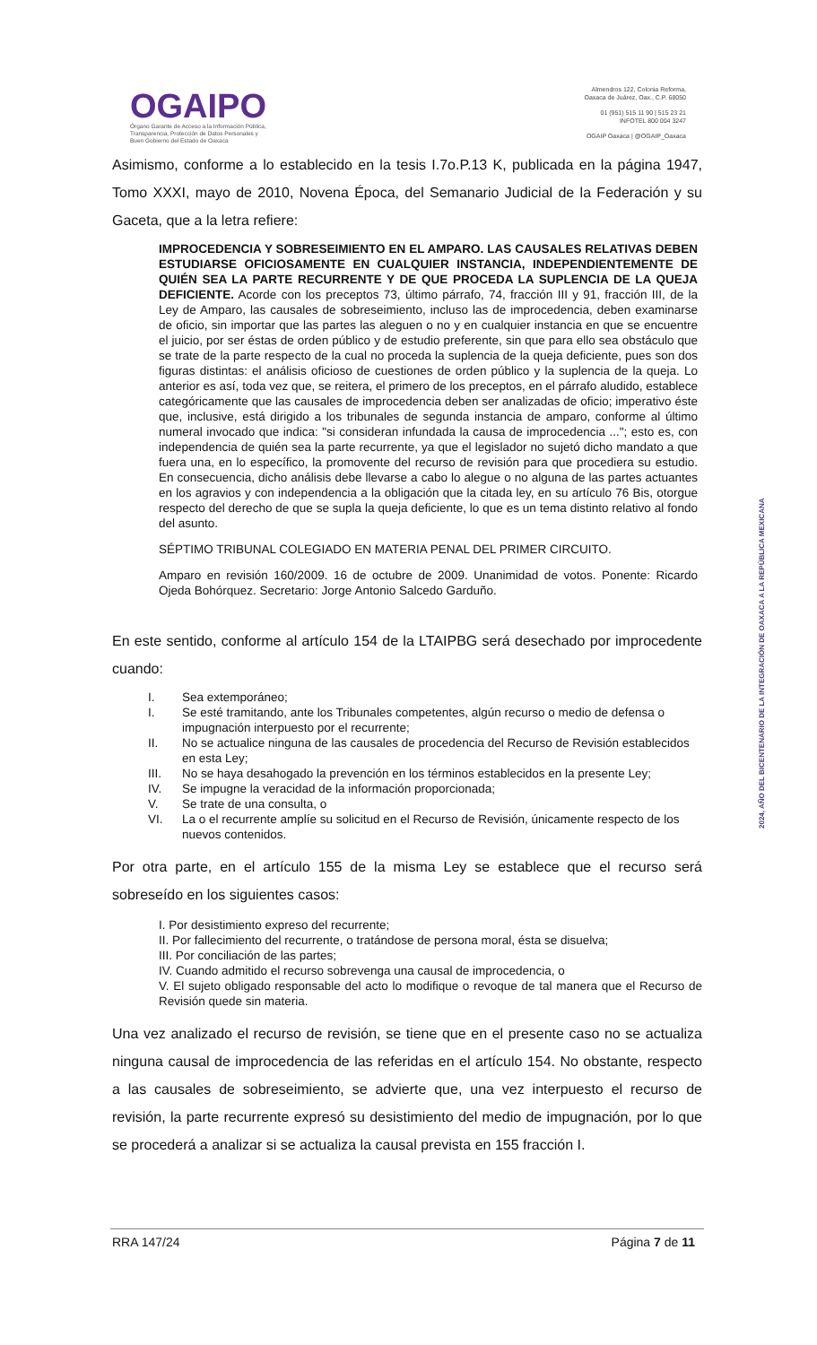OGAIPO
Órgano Garante de Acceso a la Información Pública,
Transparencia, Protección de Datos Personales y
Buen Gobierno del Estado de Oaxaca
Almendros 122, Colonia Reforma,
Oaxaca de Juárez, Oax., C.P. 68050
01 (951) 515 11 90 | 515 23 21
INFOTEL 800 004 3247
OGAIP Oaxaca | @OGAIP_Oaxaca
Asimismo, conforme a lo establecido en la tesis I.7o.P.13 K, publicada en la página 1947, Tomo XXXI, mayo de 2010, Novena Época, del Semanario Judicial de la Federación y su Gaceta, que a la letra refiere:
IMPROCEDENCIA Y SOBRESEIMIENTO EN EL AMPARO. LAS CAUSALES RELATIVAS DEBEN ESTUDIARSE OFICIOSAMENTE EN CUALQUIER INSTANCIA, INDEPENDIENTEMENTE DE QUIÉN SEA LA PARTE RECURRENTE Y DE QUE PROCEDA LA SUPLENCIA DE LA QUEJA DEFICIENTE. Acorde con los preceptos 73, último párrafo, 74, fracción III y 91, fracción III, de la Ley de Amparo, las causales de sobreseimiento, incluso las de improcedencia, deben examinarse de oficio, sin importar que las partes las aleguen o no y en cualquier instancia en que se encuentre el juicio, por ser éstas de orden público y de estudio preferente, sin que para ello sea obstáculo que se trate de la parte respecto de la cual no proceda la suplencia de la queja deficiente, pues son dos figuras distintas: el análisis oficioso de cuestiones de orden público y la suplencia de la queja. Lo anterior es así, toda vez que, se reitera, el primero de los preceptos, en el párrafo aludido, establece categóricamente que las causales de improcedencia deben ser analizadas de oficio; imperativo éste que, inclusive, está dirigido a los tribunales de segunda instancia de amparo, conforme al último numeral invocado que indica: "si consideran infundada la causa de improcedencia ..."; esto es, con independencia de quién sea la parte recurrente, ya que el legislador no sujetó dicho mandato a que fuera una, en lo específico, la promovente del recurso de revisión para que procediera su estudio. En consecuencia, dicho análisis debe llevarse a cabo lo alegue o no alguna de las partes actuantes en los agravios y con independencia a la obligación que la citada ley, en su artículo 76 Bis, otorgue respecto del derecho de que se supla la queja deficiente, lo que es un tema distinto relativo al fondo del asunto.
SÉPTIMO TRIBUNAL COLEGIADO EN MATERIA PENAL DEL PRIMER CIRCUITO.
Amparo en revisión 160/2009. 16 de octubre de 2009. Unanimidad de votos. Ponente: Ricardo Ojeda Bohórquez. Secretario: Jorge Antonio Salcedo Garduño.
En este sentido, conforme al artículo 154 de la LTAIPBG será desechado por improcedente cuando:
I. Sea extemporáneo;
I. Se esté tramitando, ante los Tribunales competentes, algún recurso o medio de defensa o impugnación interpuesto por el recurrente;
II. No se actualice ninguna de las causales de procedencia del Recurso de Revisión establecidos en esta Ley;
III. No se haya desahogado la prevención en los términos establecidos en la presente Ley;
IV. Se impugne la veracidad de la información proporcionada;
V. Se trate de una consulta, o
VI. La o el recurrente amplíe su solicitud en el Recurso de Revisión, únicamente respecto de los nuevos contenidos.
Por otra parte, en el artículo 155 de la misma Ley se establece que el recurso será sobreseído en los siguientes casos:
I. Por desistimiento expreso del recurrente;
II. Por fallecimiento del recurrente, o tratándose de persona moral, ésta se disuelva;
III. Por conciliación de las partes;
IV. Cuando admitido el recurso sobrevenga una causal de improcedencia, o
V. El sujeto obligado responsable del acto lo modifique o revoque de tal manera que el Recurso de Revisión quede sin materia.
Una vez analizado el recurso de revisión, se tiene que en el presente caso no se actualiza ninguna causal de improcedencia de las referidas en el artículo 154. No obstante, respecto a las causales de sobreseimiento, se advierte que, una vez interpuesto el recurso de revisión, la parte recurrente expresó su desistimiento del medio de impugnación, por lo que se procederá a analizar si se actualiza la causal prevista en 155 fracción I.
2024, AÑO DEL BICENTENARIO DE LA INTEGRACIÓN DE OAXACA A LA REPÚBLICA MEXICANA
RRA 147/24 Página 7 de 11